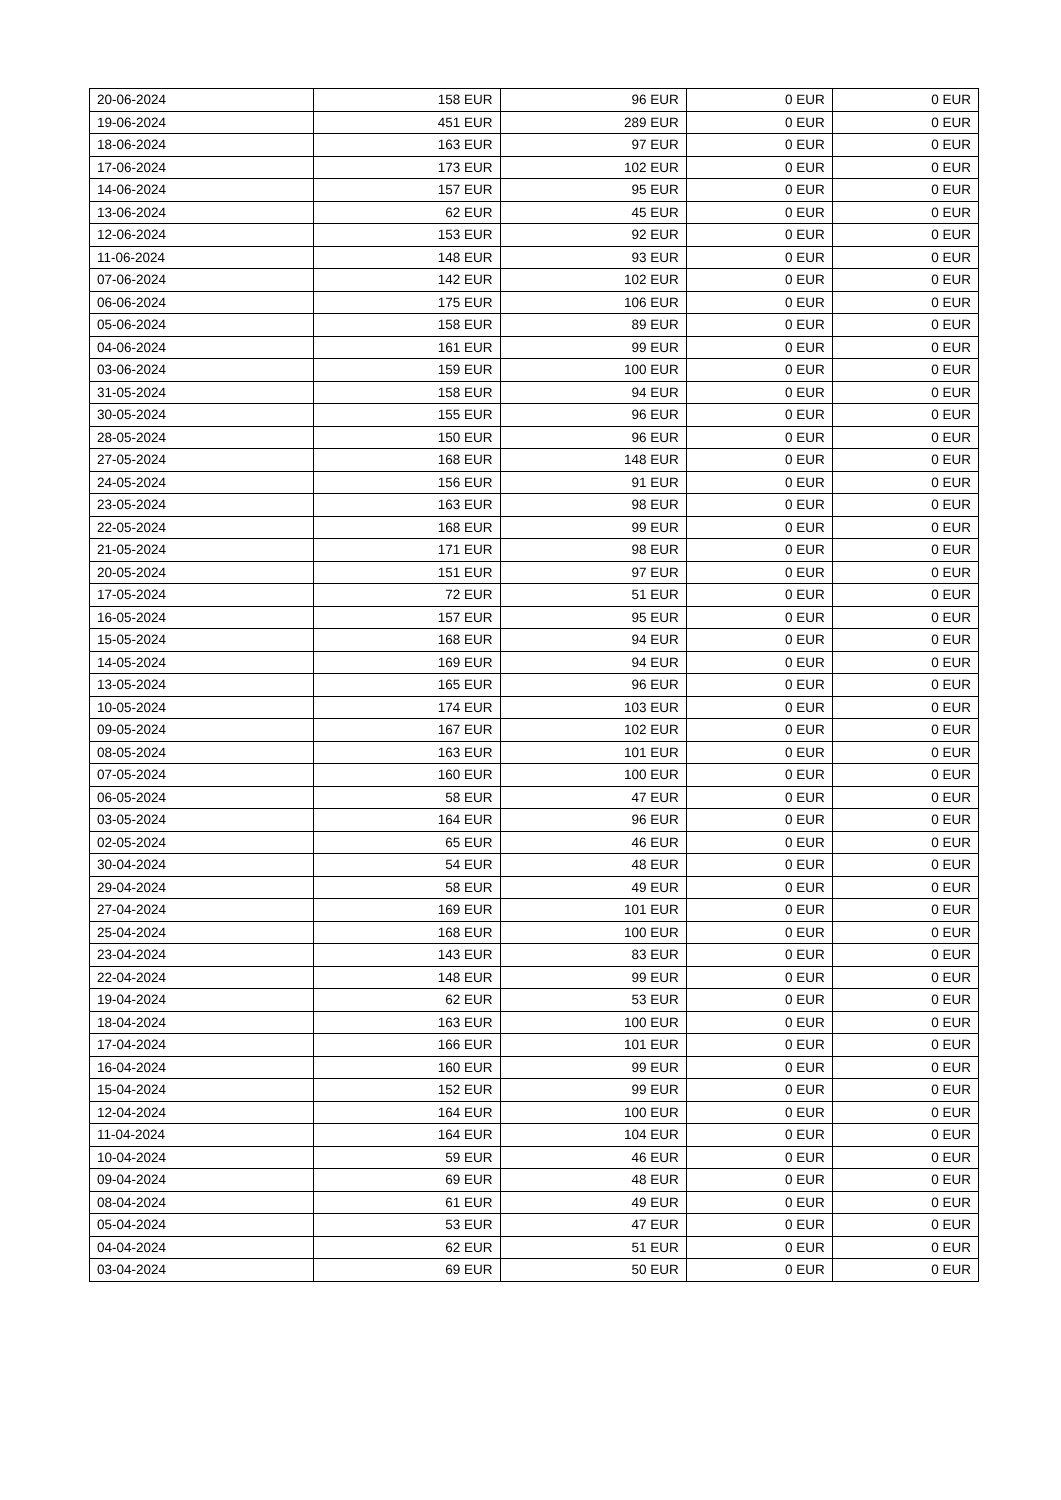| 20-06-2024 | 158 EUR | 96 EUR | 0 EUR | 0 EUR |
| 19-06-2024 | 451 EUR | 289 EUR | 0 EUR | 0 EUR |
| 18-06-2024 | 163 EUR | 97 EUR | 0 EUR | 0 EUR |
| 17-06-2024 | 173 EUR | 102 EUR | 0 EUR | 0 EUR |
| 14-06-2024 | 157 EUR | 95 EUR | 0 EUR | 0 EUR |
| 13-06-2024 | 62 EUR | 45 EUR | 0 EUR | 0 EUR |
| 12-06-2024 | 153 EUR | 92 EUR | 0 EUR | 0 EUR |
| 11-06-2024 | 148 EUR | 93 EUR | 0 EUR | 0 EUR |
| 07-06-2024 | 142 EUR | 102 EUR | 0 EUR | 0 EUR |
| 06-06-2024 | 175 EUR | 106 EUR | 0 EUR | 0 EUR |
| 05-06-2024 | 158 EUR | 89 EUR | 0 EUR | 0 EUR |
| 04-06-2024 | 161 EUR | 99 EUR | 0 EUR | 0 EUR |
| 03-06-2024 | 159 EUR | 100 EUR | 0 EUR | 0 EUR |
| 31-05-2024 | 158 EUR | 94 EUR | 0 EUR | 0 EUR |
| 30-05-2024 | 155 EUR | 96 EUR | 0 EUR | 0 EUR |
| 28-05-2024 | 150 EUR | 96 EUR | 0 EUR | 0 EUR |
| 27-05-2024 | 168 EUR | 148 EUR | 0 EUR | 0 EUR |
| 24-05-2024 | 156 EUR | 91 EUR | 0 EUR | 0 EUR |
| 23-05-2024 | 163 EUR | 98 EUR | 0 EUR | 0 EUR |
| 22-05-2024 | 168 EUR | 99 EUR | 0 EUR | 0 EUR |
| 21-05-2024 | 171 EUR | 98 EUR | 0 EUR | 0 EUR |
| 20-05-2024 | 151 EUR | 97 EUR | 0 EUR | 0 EUR |
| 17-05-2024 | 72 EUR | 51 EUR | 0 EUR | 0 EUR |
| 16-05-2024 | 157 EUR | 95 EUR | 0 EUR | 0 EUR |
| 15-05-2024 | 168 EUR | 94 EUR | 0 EUR | 0 EUR |
| 14-05-2024 | 169 EUR | 94 EUR | 0 EUR | 0 EUR |
| 13-05-2024 | 165 EUR | 96 EUR | 0 EUR | 0 EUR |
| 10-05-2024 | 174 EUR | 103 EUR | 0 EUR | 0 EUR |
| 09-05-2024 | 167 EUR | 102 EUR | 0 EUR | 0 EUR |
| 08-05-2024 | 163 EUR | 101 EUR | 0 EUR | 0 EUR |
| 07-05-2024 | 160 EUR | 100 EUR | 0 EUR | 0 EUR |
| 06-05-2024 | 58 EUR | 47 EUR | 0 EUR | 0 EUR |
| 03-05-2024 | 164 EUR | 96 EUR | 0 EUR | 0 EUR |
| 02-05-2024 | 65 EUR | 46 EUR | 0 EUR | 0 EUR |
| 30-04-2024 | 54 EUR | 48 EUR | 0 EUR | 0 EUR |
| 29-04-2024 | 58 EUR | 49 EUR | 0 EUR | 0 EUR |
| 27-04-2024 | 169 EUR | 101 EUR | 0 EUR | 0 EUR |
| 25-04-2024 | 168 EUR | 100 EUR | 0 EUR | 0 EUR |
| 23-04-2024 | 143 EUR | 83 EUR | 0 EUR | 0 EUR |
| 22-04-2024 | 148 EUR | 99 EUR | 0 EUR | 0 EUR |
| 19-04-2024 | 62 EUR | 53 EUR | 0 EUR | 0 EUR |
| 18-04-2024 | 163 EUR | 100 EUR | 0 EUR | 0 EUR |
| 17-04-2024 | 166 EUR | 101 EUR | 0 EUR | 0 EUR |
| 16-04-2024 | 160 EUR | 99 EUR | 0 EUR | 0 EUR |
| 15-04-2024 | 152 EUR | 99 EUR | 0 EUR | 0 EUR |
| 12-04-2024 | 164 EUR | 100 EUR | 0 EUR | 0 EUR |
| 11-04-2024 | 164 EUR | 104 EUR | 0 EUR | 0 EUR |
| 10-04-2024 | 59 EUR | 46 EUR | 0 EUR | 0 EUR |
| 09-04-2024 | 69 EUR | 48 EUR | 0 EUR | 0 EUR |
| 08-04-2024 | 61 EUR | 49 EUR | 0 EUR | 0 EUR |
| 05-04-2024 | 53 EUR | 47 EUR | 0 EUR | 0 EUR |
| 04-04-2024 | 62 EUR | 51 EUR | 0 EUR | 0 EUR |
| 03-04-2024 | 69 EUR | 50 EUR | 0 EUR | 0 EUR |